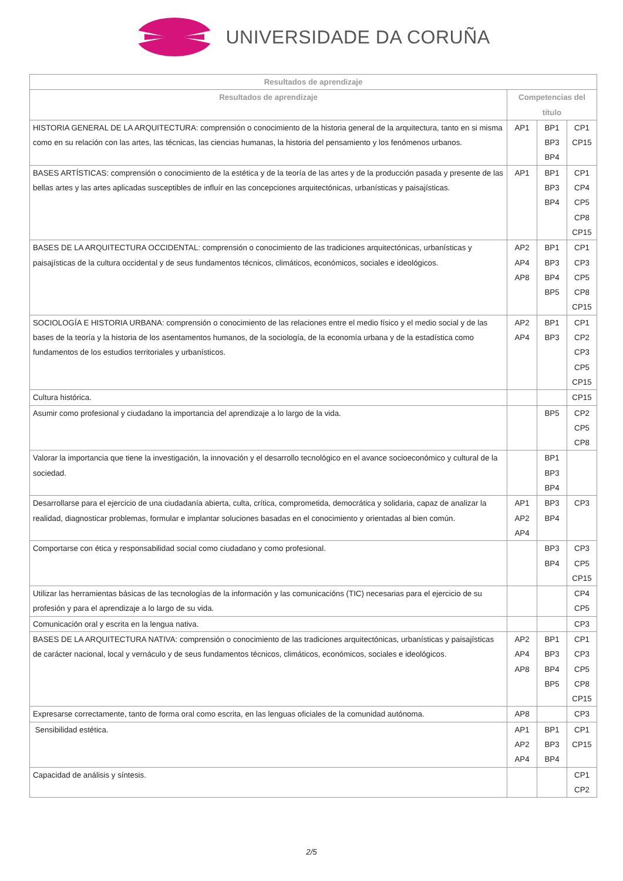UNIVERSIDADE DA CORUÑA
| Resultados de aprendizaje | | | |
| --- | --- | --- | --- |
| Resultados de aprendizaje | Competencias del título | | |
| HISTORIA GENERAL DE LA ARQUITECTURA: comprensión o conocimiento de la historia general de la arquitectura, tanto en si misma como en su relación con las artes, las técnicas, las ciencias humanas, la historia del pensamiento y los fenómenos urbanos. | AP1 | BP1 BP3 BP4 | CP1 CP15 |
| BASES ARTÍSTICAS: comprensión o conocimiento de la estética y de la teoría de las artes y de la producción pasada y presente de las bellas artes y las artes aplicadas susceptibles de influír en las concepciones arquitectónicas, urbanísticas y paisajísticas. | AP1 | BP1 BP3 BP4 | CP1 CP4 CP5 CP8 CP15 |
| BASES DE LA ARQUITECTURA OCCIDENTAL: comprensión o conocimiento de las tradiciones arquitectónicas, urbanísticas y paisajísticas de la cultura occidental y de seus fundamentos técnicos, climáticos, económicos, sociales e ideológicos. | AP2 AP4 AP8 | BP1 BP3 BP4 BP5 | CP1 CP3 CP5 CP8 CP15 |
| SOCIOLOGÍA E HISTORIA URBANA: comprensión o conocimiento de las relaciones entre el medio físico y el medio social y de las bases de la teoría y la historia de los asentamentos humanos, de la sociología, de la economía urbana y de la estadística como fundamentos de los estudios territoriales y urbanísticos. | AP2 AP4 | BP1 BP3 | CP1 CP2 CP3 CP5 CP15 |
| Cultura histórica. | | | CP15 |
| Asumir como profesional y ciudadano la importancia del aprendizaje a lo largo de la vida. | | BP5 | CP2 CP5 CP8 |
| Valorar la importancia que tiene la investigación, la innovación y el desarrollo tecnológico en el avance socioeconómico y cultural de la sociedad. | | BP1 BP3 BP4 | |
| Desarrollarse para el ejercicio de una ciudadanía abierta, culta, crítica, comprometida, democrática y solidaria, capaz de analizar la realidad, diagnosticar problemas, formular e implantar soluciones basadas en el conocimiento y orientadas al bien común. | AP1 AP2 AP4 | BP3 BP4 | CP3 |
| Comportarse con ética y responsabilidad social como ciudadano y como profesional. | | BP3 BP4 | CP3 CP5 CP15 |
| Utilizar las herramientas básicas de las tecnologías de la información y las comunicacións (TIC) necesarias para el ejercicio de su profesión y para el aprendizaje a lo largo de su vida. | | | CP4 CP5 |
| Comunicación oral y escrita en la lengua nativa. | | | CP3 |
| BASES DE LA ARQUITECTURA NATIVA: comprensión o conocimiento de las tradiciones arquitectónicas, urbanísticas y paisajísticas de carácter nacional, local y vernáculo y de seus fundamentos técnicos, climáticos, económicos, sociales e ideológicos. | AP2 AP4 AP8 | BP1 BP3 BP4 BP5 | CP1 CP3 CP5 CP8 CP15 |
| Expresarse correctamente, tanto de forma oral como escrita, en las lenguas oficiales de la comunidad autónoma. | AP8 | | CP3 |
| Sensibilidad estética. | AP1 AP2 AP4 | BP1 BP3 BP4 | CP1 CP15 |
| Capacidad de análisis y síntesis. | | | CP1 CP2 |
2/5